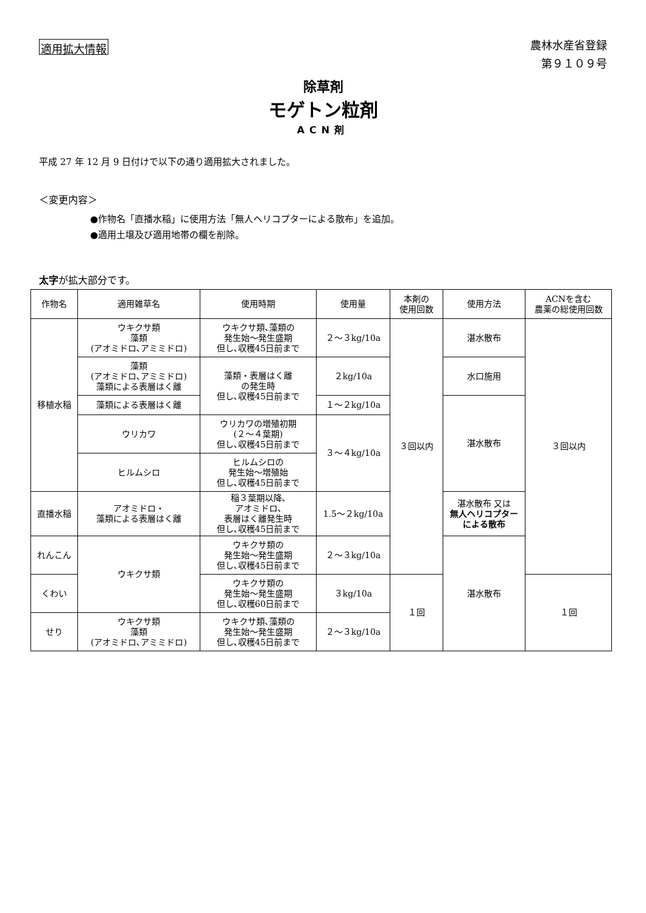適用拡大情報
農林水産省登録
第９１０９号
除草剤
モゲトン粒剤
ACN剤
平成 27 年 12 月 9 日付けで以下の通り適用拡大されました。
＜変更内容＞
●作物名「直播水稲」に使用方法「無人ヘリコプターによる散布」を追加。
●適用土壌及び適用地帯の欄を削除。
太字が拡大部分です。
| 作物名 | 適用雑草名 | 使用時期 | 使用量 | 本剤の 使用回数 | 使用方法 | ACNを含む 農薬の総使用回数 |
| --- | --- | --- | --- | --- | --- | --- |
| 移植水稲 | ウキクサ類 藻類 (アオミドロ､アミミドロ) | ウキクサ類､藻類の 発生始～発生盛期 但し､収穫45日前まで | ２～３kg/10a | ３回以内 | 湛水散布 | ３回以内 |
| | 藻類 (アオミドロ､アミミドロ) 藻類による表層はく離 | 藻類・表層はく離 の発生時 但し､収穫45日前まで | ２kg/10a | | 水口施用 | |
| | 藻類による表層はく離 | | １～２kg/10a | | 湛水散布 | |
| | ウリカワ | ウリカワの増殖初期 (２～４葉期) 但し､収穫45日前まで | ３～４kg/10a | | | |
| | ヒルムシロ | ヒルムシロの 発生始～増殖始 但し､収穫45日前まで | | | | |
| 直播水稲 | アオミドロ・ 藻類による表層はく離 | 稲３葉期以降､ アオミドロ､ 表層はく離発生時 但し､収穫45日前まで | 1.5～２kg/10a | | 湛水散布 又は 無人ヘリコプター による散布 | |
| れんこん | ウキクサ類 | ウキクサ類の 発生始～発生盛期 但し､収穫45日前まで | ２～３kg/10a | | 湛水散布 | |
| くわい | | ウキクサ類の 発生始～発生盛期 但し､収穫60日前まで | ３kg/10a | １回 | | １回 |
| せり | ウキクサ類 藻類 (アオミドロ､アミミドロ) | ウキクサ類､藻類の 発生始～発生盛期 但し､収穫45日前まで | ２～３kg/10a | | | |